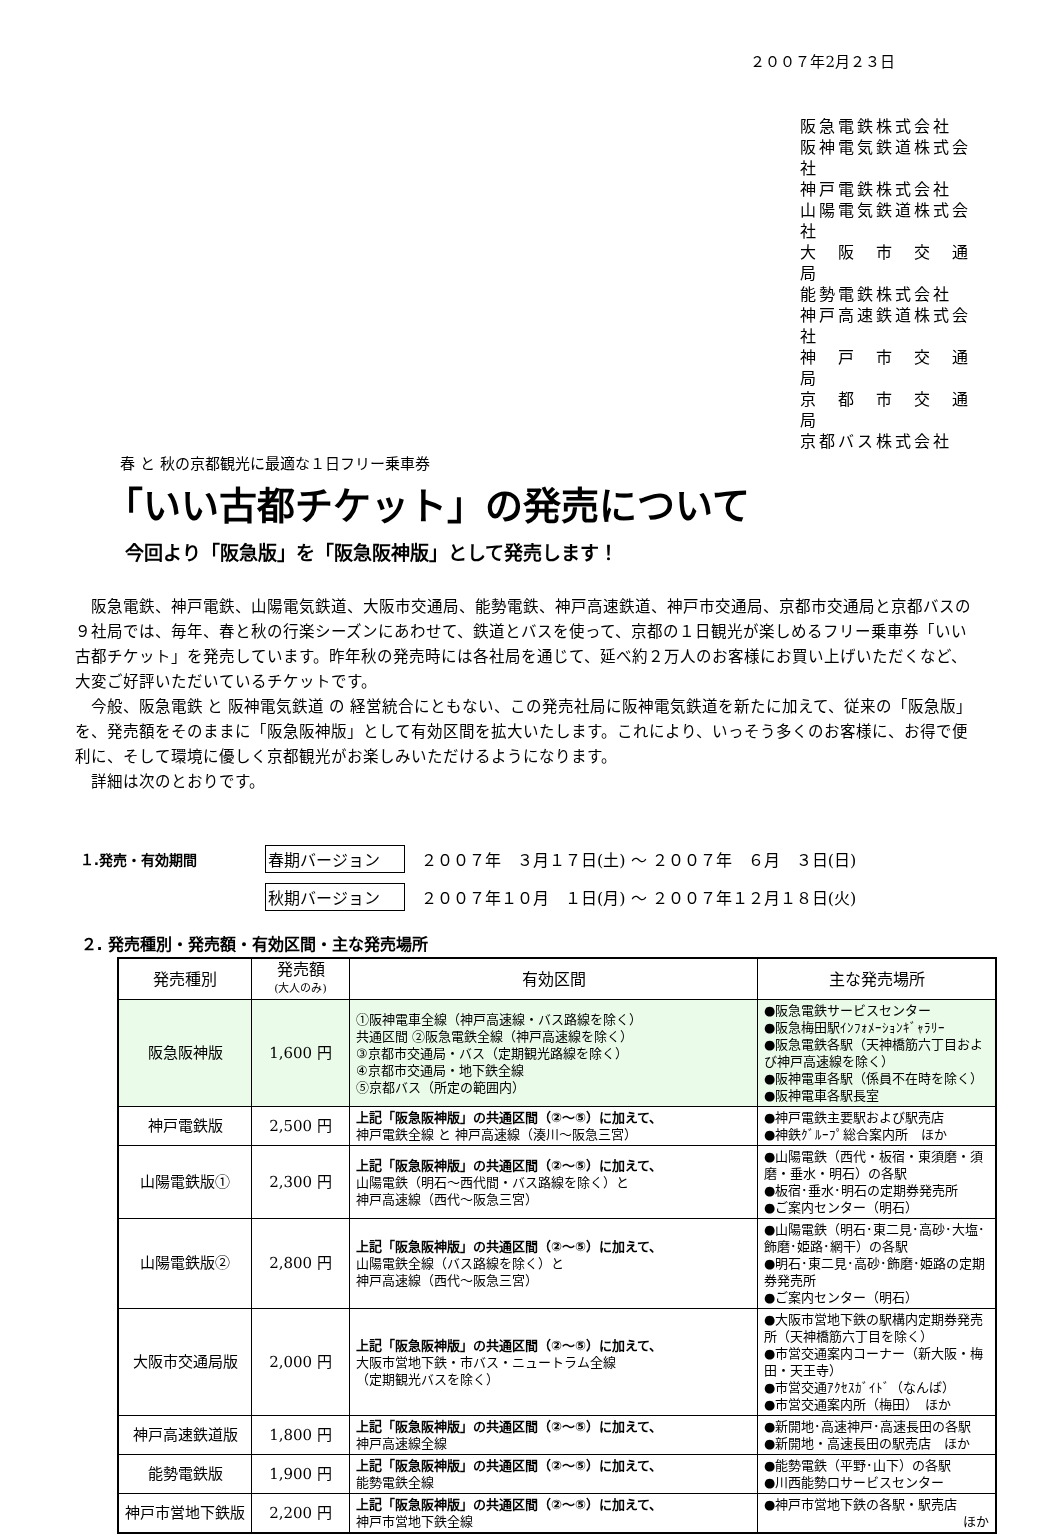２００７年2月２３日
阪急電鉄株式会社
阪神電気鉄道株式会社
神戸電鉄株式会社
山陽電気鉄道株式会社
大　阪　市　交　通　局
能勢電鉄株式会社
神戸高速鉄道株式会社
神　戸　市　交　通　局
京　都　市　交　通　局
京都バス株式会社
春 と 秋の京都観光に最適な１日フリー乗車券
「いい古都チケット」の発売について
今回より「阪急版」を「阪急阪神版」として発売します！
阪急電鉄、神戸電鉄、山陽電気鉄道、大阪市交通局、能勢電鉄、神戸高速鉄道、神戸市交通局、京都市交通局と京都バスの９社局では、毎年、春と秋の行楽シーズンにあわせて、鉄道とバスを使って、京都の１日観光が楽しめるフリー乗車券「いい古都チケット」を発売しています。昨年秋の発売時には各社局を通じて、延べ約２万人のお客様にお買い上げいただくなど、大変ご好評いただいているチケットです。
今般、阪急電鉄 と 阪神電気鉄道 の 経営統合にともない、この発売社局に阪神電気鉄道を新たに加えて、従来の「阪急版」を、発売額をそのままに「阪急阪神版」として有効区間を拡大いたします。これにより、いっそう多くのお客様に、お得で便利に、そして環境に優しく京都観光がお楽しみいただけるようになります。
詳細は次のとおりです。
１.発売・有効期間 春期バージョン　２００７年　３月１７日(土) 〜 ２００７年　６月　３日(日) 秋期バージョン　２００７年１０月　１日(月) 〜 ２００７年１２月１８日(火)
２. 発売種別・発売額・有効区間・主な発売場所
| 発売種別 | 発売額 (大人のみ) | 有効区間 | 主な発売場所 |
| --- | --- | --- | --- |
| 阪急阪神版 | 1,600 円 | ①阪神電車全線（神戸高速線・バス路線を除く） 共通区間 ②阪急電鉄全線（神戸高速線を除く） ③京都市交通局・バス（定期観光路線を除く） ④京都市交通局・地下鉄全線 ⑤京都バス（所定の範囲内） | ●阪急電鉄サービスセンター ●阪急梅田駅ｲﾝﾌｫﾒｰｼｮﾝｷﾞｬﾗﾘｰ ●阪急電鉄各駅（天神橋筋六丁目および神戸高速線を除く） ●阪神電車各駅（係員不在時を除く） ●阪神電車各駅長室 |
| 神戸電鉄版 | 2,500 円 | 上記「阪急阪神版」の共通区間（②〜⑤）に加えて、 神戸電鉄全線 と 神戸高速線（湊川〜阪急三宮） | ●神戸電鉄主要駅および駅売店 ●神鉄ｸﾞﾙｰﾌﾟ総合案内所 ほか |
| 山陽電鉄版① | 2,300 円 | 上記「阪急阪神版」の共通区間（②〜⑤）に加えて、 山陽電鉄（明石〜西代間・バス路線を除く）と 神戸高速線（西代〜阪急三宮） | ●山陽電鉄（西代・板宿・東須磨・須磨・垂水・明石）の各駅 ●板宿･垂水･明石の定期券発売所 ●ご案内センター（明石） |
| 山陽電鉄版② | 2,800 円 | 上記「阪急阪神版」の共通区間（②〜⑤）に加えて、 山陽電鉄全線（バス路線を除く）と 神戸高速線（西代〜阪急三宮） | ●山陽電鉄（明石･東二見･高砂･大塩･飾磨･姫路･網干）の各駅 ●明石･東二見･高砂･飾磨･姫路の定期券発売所 ●ご案内センター（明石） |
| 大阪市交通局版 | 2,000 円 | 上記「阪急阪神版」の共通区間（②〜⑤）に加えて、 大阪市営地下鉄・市バス・ニュートラム全線 （定期観光バスを除く） | ●大阪市営地下鉄の駅構内定期券発売所（天神橋筋六丁目を除く） ●市営交通案内コーナー（新大阪・梅田・天王寺） ●市営交通ｱｸｾｽｶﾞｲﾄﾞ（なんば） ●市営交通案内所（梅田） ほか |
| 神戸高速鉄道版 | 1,800 円 | 上記「阪急阪神版」の共通区間（②〜⑤）に加えて、 神戸高速線全線 | ●新開地･高速神戸･高速長田の各駅 ●新開地・高速長田の駅売店 ほか |
| 能勢電鉄版 | 1,900 円 | 上記「阪急阪神版」の共通区間（②〜⑤）に加えて、 能勢電鉄全線 | ●能勢電鉄（平野･山下）の各駅 ●川西能勢口サービスセンター |
| 神戸市営地下鉄版 | 2,200 円 | 上記「阪急阪神版」の共通区間（②〜⑤）に加えて、 神戸市営地下鉄全線 | ●神戸市営地下鉄の各駅・駅売店 ほか |